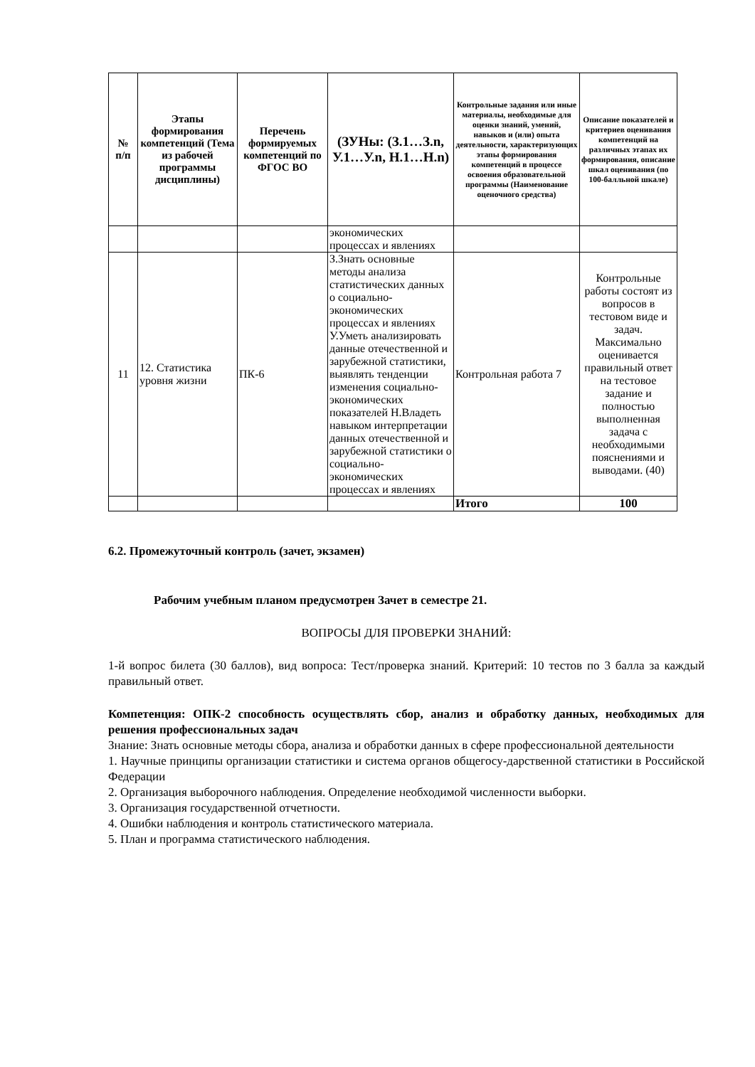| № п/п | Этапы формирования компетенций (Тема из рабочей программы дисциплины) | Перечень формируемых компетенций по ФГОС ВО | (ЗУНы: (З.1…З.n, У.1…У.n, Н.1…Н.n) | Контрольные задания или иные материалы, необходимые для оценки знаний, умений, навыков и (или) опыта деятельности, характеризующих этапы формирования компетенций в процессе освоения образовательной программы (Наименование оценочного средства) | Описание показателей и критериев оценивания компетенций на различных этапах их формирования, описание шкал оценивания (по 100-балльной шкале) |
| --- | --- | --- | --- | --- | --- |
| | | | экономических процессах и явлениях | | |
| 11 | 12. Статистика уровня жизни | ПК-6 | З.Знать основные методы анализа статистических данных о социально-экономических процессах и явлениях У.Уметь анализировать данные отечественной и зарубежной статистики, выявлять тенденции изменения социально-экономических показателей Н.Владеть навыком интерпретации данных отечественной и зарубежной статистики о социально-экономических процессах и явлениях | Контрольная работа 7 | Контрольные работы состоят из вопросов в тестовом виде и задач. Максимально оценивается правильный ответ на тестовое задание и полностью выполненная задача с необходимыми пояснениями и выводами. (40) |
| | | | | Итого | 100 |
6.2. Промежуточный контроль (зачет, экзамен)
Рабочим учебным планом предусмотрен Зачет в семестре 21.
ВОПРОСЫ ДЛЯ ПРОВЕРКИ ЗНАНИЙ:
1-й вопрос билета (30 баллов), вид вопроса: Тест/проверка знаний. Критерий: 10 тестов по 3 балла за каждый правильный ответ.
Компетенция: ОПК-2 способность осуществлять сбор, анализ и обработку данных, необходимых для решения профессиональных задач
Знание: Знать основные методы сбора, анализа и обработки данных в сфере профессиональной деятельности
1. Научные принципы организации статистики и система органов общегосу-дарственной статистики в Российской Федерации
2. Организация выборочного наблюдения. Определение необходимой численности выборки.
3. Организация государственной отчетности.
4. Ошибки наблюдения и контроль статистического материала.
5. План и программа статистического наблюдения.